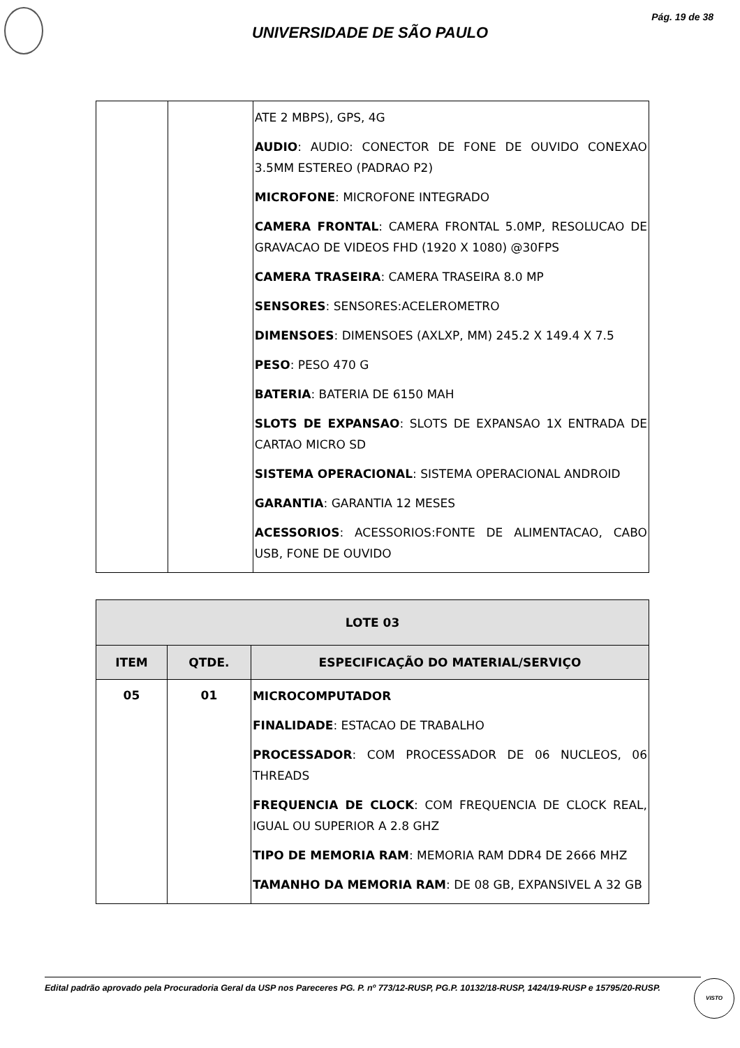Pág. 19 de 38
UNIVERSIDADE DE SÃO PAULO
| | | ATE 2 MBPS), GPS, 4G AUDIO : AUDIO: CONECTOR DE FONE DE OUVIDO CONEXAO 3.5MM ESTEREO (PADRAO P2) MICROFONE : MICROFONE INTEGRADO CAMERA FRONTAL : CAMERA FRONTAL 5.0MP, RESOLUCAO DE GRAVACAO DE VIDEOS FHD (1920 X 1080) @30FPS CAMERA TRASEIRA : CAMERA TRASEIRA 8.0 MP SENSORES : SENSORES:ACELEROMETRO DIMENSOES : DIMENSOES (AXLXP, MM) 245.2 X 149.4 X 7.5 PESO : PESO 470 G BATERIA : BATERIA DE 6150 MAH SLOTS DE EXPANSAO : SLOTS DE EXPANSAO 1X ENTRADA DE CARTAO MICRO SD SISTEMA OPERACIONAL : SISTEMA OPERACIONAL ANDROID GARANTIA : GARANTIA 12 MESES ACESSORIOS : ACESSORIOS:FONTE DE ALIMENTACAO, CABO USB, FONE DE OUVIDO |
| LOTE 03 | | |
| --- | --- | --- |
| ITEM | QTDE. | ESPECIFICAÇÃO DO MATERIAL/SERVIÇO |
| 05 | 01 | MICROCOMPUTADOR FINALIDADE : ESTACAO DE TRABALHO PROCESSADOR : COM PROCESSADOR DE 06 NUCLEOS, 06 THREADS FREQUENCIA DE CLOCK : COM FREQUENCIA DE CLOCK REAL, IGUAL OU SUPERIOR A 2.8 GHZ TIPO DE MEMORIA RAM : MEMORIA RAM DDR4 DE 2666 MHZ TAMANHO DA MEMORIA RAM : DE 08 GB, EXPANSIVEL A 32 GB |
Edital padrão aprovado pela Procuradoria Geral da USP nos Pareceres PG. P. nº 773/12-RUSP, PG.P. 10132/18-RUSP, 1424/19-RUSP e 15795/20-RUSP.
VISTO